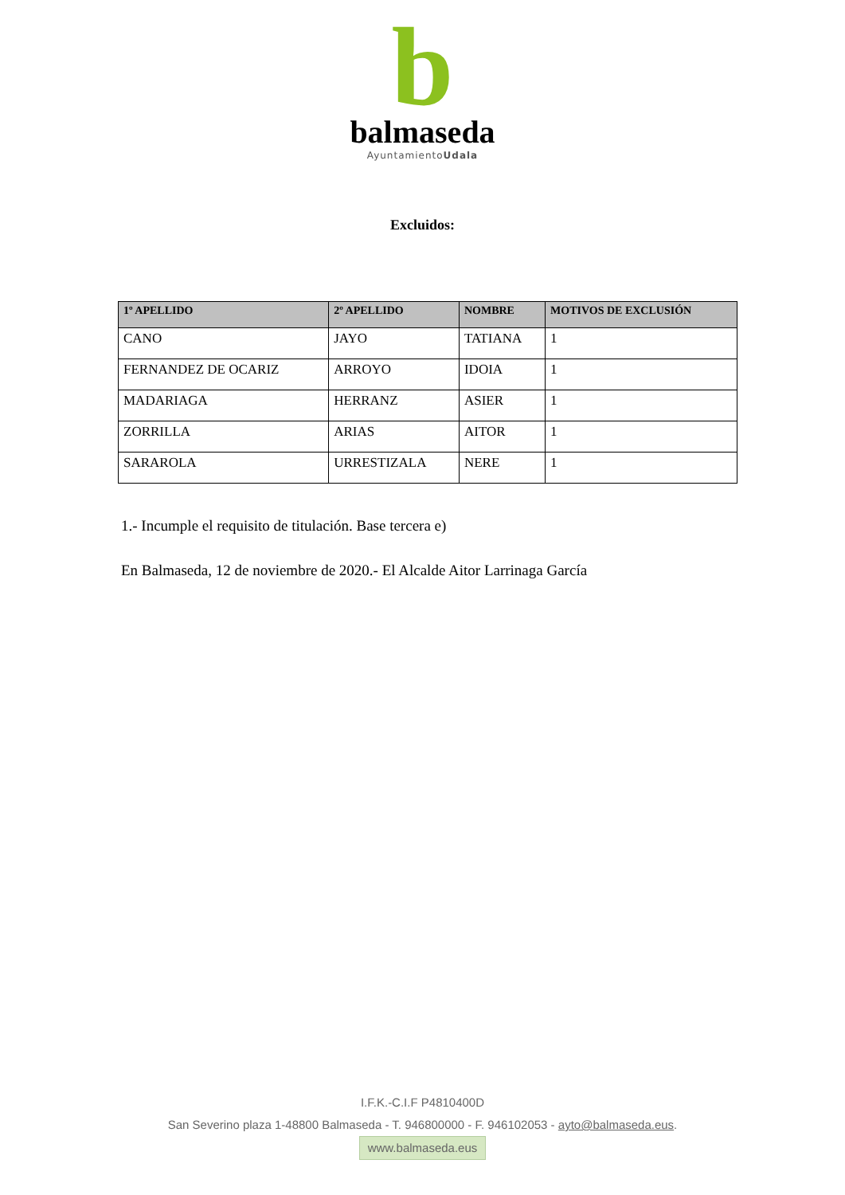b
balmaseda
AyuntamientoUdala
Excluidos:
| 1º APELLIDO | 2º APELLIDO | NOMBRE | MOTIVOS DE EXCLUSIÓN |
| --- | --- | --- | --- |
| CANO | JAYO | TATIANA | 1 |
| FERNANDEZ DE OCARIZ | ARROYO | IDOIA | 1 |
| MADARIAGA | HERRANZ | ASIER | 1 |
| ZORRILLA | ARIAS | AITOR | 1 |
| SARAROLA | URRESTIZALA | NERE | 1 |
1.- Incumple el requisito de titulación. Base tercera e)
En Balmaseda, 12 de noviembre de 2020.- El Alcalde Aitor Larrinaga García
I.F.K.-C.I.F P4810400D
San Severino plaza 1-48800 Balmaseda - T. 946800000 - F. 946102053 - ayto@balmaseda.eus.
www.balmaseda.eus